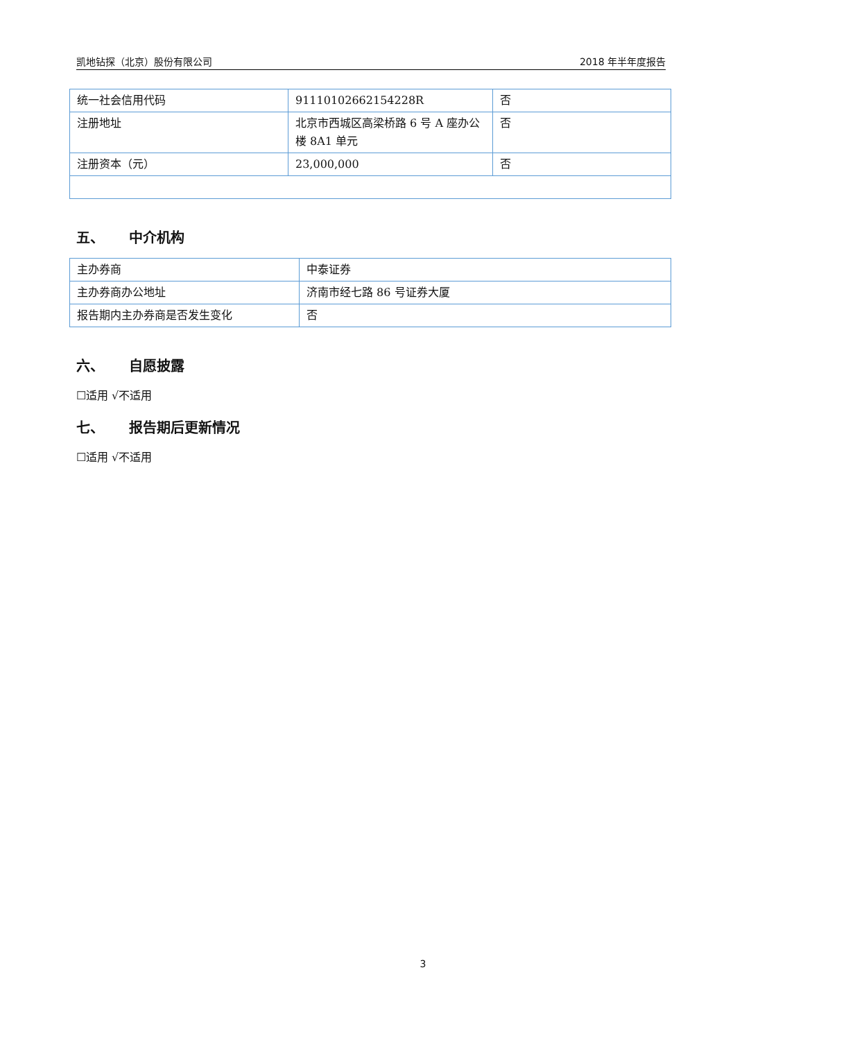凯地钻探（北京）股份有限公司 2018 年半年度报告
| 统一社会信用代码 | 91110102662154228R | 否 |
| 注册地址 | 北京市西城区高梁桥路 6 号 A 座办公楼 8A1 单元 | 否 |
| 注册资本（元） | 23,000,000 | 否 |
五、 中介机构
| 主办券商 | 中泰证券 |
| 主办券商办公地址 | 济南市经七路 86 号证券大厦 |
| 报告期内主办券商是否发生变化 | 否 |
六、 自愿披露
☐适用 √不适用
七、 报告期后更新情况
☐适用 √不适用
3